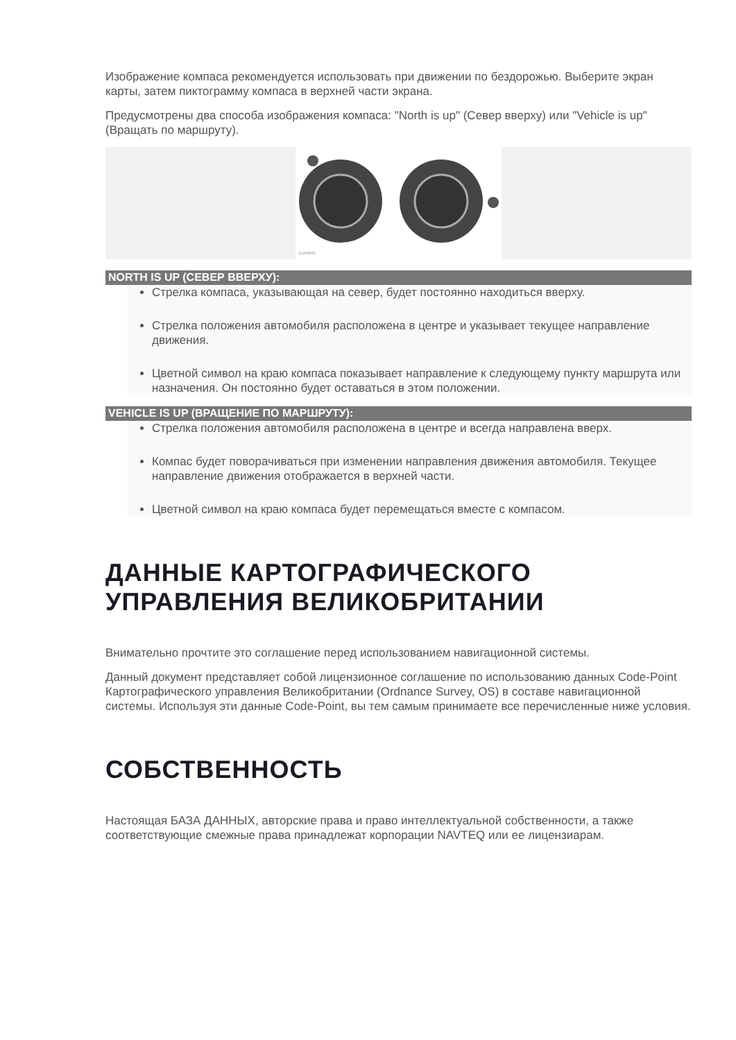Изображение компаса рекомендуется использовать при движении по бездорожью. Выберите экран карты, затем пиктограмму компаса в верхней части экрана.
Предусмотрены два способа изображения компаса: "North is up" (Север вверху) или "Vehicle is up" (Вращать по маршруту).
E155945
NORTH IS UP (СЕВЕР ВВЕРХУ):
Стрелка компаса, указывающая на север, будет постоянно находиться вверху.
Стрелка положения автомобиля расположена в центре и указывает текущее направление движения.
Цветной символ на краю компаса показывает направление к следующему пункту маршрута или назначения. Он постоянно будет оставаться в этом положении.
VEHICLE IS UP (ВРАЩЕНИЕ ПО МАРШРУТУ):
Стрелка положения автомобиля расположена в центре и всегда направлена вверх.
Компас будет поворачиваться при изменении направления движения автомобиля. Текущее направление движения отображается в верхней части.
Цветной символ на краю компаса будет перемещаться вместе с компасом.
ДАННЫЕ КАРТОГРАФИЧЕСКОГО УПРАВЛЕНИЯ ВЕЛИКОБРИТАНИИ
Внимательно прочтите это соглашение перед использованием навигационной системы.
Данный документ представляет собой лицензионное соглашение по использованию данных Code-Point Картографического управления Великобритании (Ordnance Survey, OS) в составе навигационной системы. Используя эти данные Code-Point, вы тем самым принимаете все перечисленные ниже условия.
СОБСТВЕННОСТЬ
Настоящая БАЗА ДАННЫХ, авторские права и право интеллектуальной собственности, а также соответствующие смежные права принадлежат корпорации NAVTEQ или ее лицензиарам.